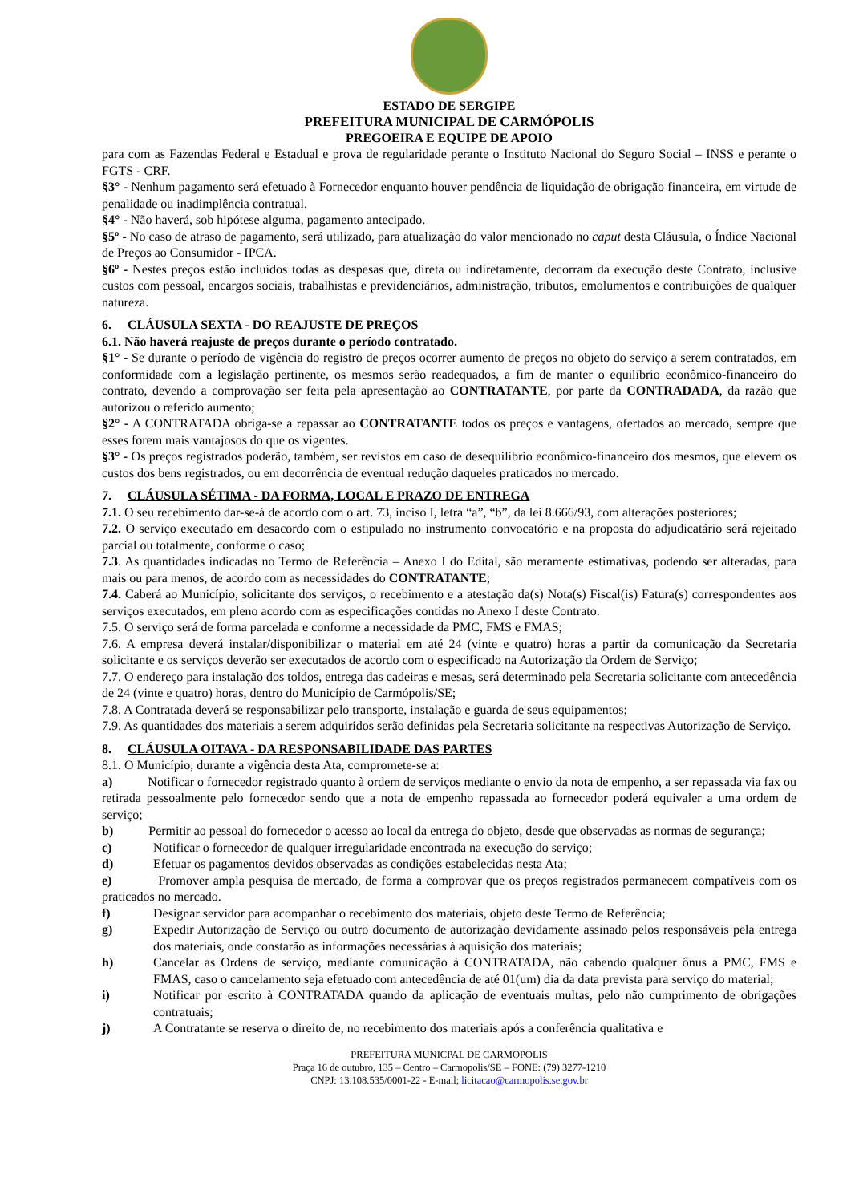ESTADO DE SERGIPE
PREFEITURA MUNICIPAL DE CARMÓPOLIS
PREGOEIRA E EQUIPE DE APOIO
para com as Fazendas Federal e Estadual e prova de regularidade perante o Instituto Nacional do Seguro Social – INSS e perante o FGTS - CRF.
§3° - Nenhum pagamento será efetuado à Fornecedor enquanto houver pendência de liquidação de obrigação financeira, em virtude de penalidade ou inadimplência contratual.
§4° - Não haverá, sob hipótese alguma, pagamento antecipado.
§5º - No caso de atraso de pagamento, será utilizado, para atualização do valor mencionado no caput desta Cláusula, o Índice Nacional de Preços ao Consumidor - IPCA.
§6º - Nestes preços estão incluídos todas as despesas que, direta ou indiretamente, decorram da execução deste Contrato, inclusive custos com pessoal, encargos sociais, trabalhistas e previdenciários, administração, tributos, emolumentos e contribuições de qualquer natureza.
6. CLÁUSULA SEXTA - DO REAJUSTE DE PREÇOS
6.1. Não haverá reajuste de preços durante o período contratado.
§1° - Se durante o período de vigência do registro de preços ocorrer aumento de preços no objeto do serviço a serem contratados, em conformidade com a legislação pertinente, os mesmos serão readequados, a fim de manter o equilíbrio econômico-financeiro do contrato, devendo a comprovação ser feita pela apresentação ao CONTRATANTE, por parte da CONTRADADA, da razão que autorizou o referido aumento;
§2° - A CONTRATADA obriga-se a repassar ao CONTRATANTE todos os preços e vantagens, ofertados ao mercado, sempre que esses forem mais vantajosos do que os vigentes.
§3° - Os preços registrados poderão, também, ser revistos em caso de desequilíbrio econômico-financeiro dos mesmos, que elevem os custos dos bens registrados, ou em decorrência de eventual redução daqueles praticados no mercado.
7. CLÁUSULA SÉTIMA - DA FORMA, LOCAL E PRAZO DE ENTREGA
7.1. O seu recebimento dar-se-á de acordo com o art. 73, inciso I, letra “a”, “b”, da lei 8.666/93, com alterações posteriores;
7.2. O serviço executado em desacordo com o estipulado no instrumento convocatório e na proposta do adjudicatário será rejeitado parcial ou totalmente, conforme o caso;
7.3. As quantidades indicadas no Termo de Referência – Anexo I do Edital, são meramente estimativas, podendo ser alteradas, para mais ou para menos, de acordo com as necessidades do CONTRATANTE;
7.4. Caberá ao Município, solicitante dos serviços, o recebimento e a atestação da(s) Nota(s) Fiscal(is) Fatura(s) correspondentes aos serviços executados, em pleno acordo com as especificações contidas no Anexo I deste Contrato.
7.5. O serviço será de forma parcelada e conforme a necessidade da PMC, FMS e FMAS;
7.6. A empresa deverá instalar/disponibilizar o material em até 24 (vinte e quatro) horas a partir da comunicação da Secretaria solicitante e os serviços deverão ser executados de acordo com o especificado na Autorização da Ordem de Serviço;
7.7. O endereço para instalação dos toldos, entrega das cadeiras e mesas, será determinado pela Secretaria solicitante com antecedência de 24 (vinte e quatro) horas, dentro do Município de Carmópolis/SE;
7.8. A Contratada deverá se responsabilizar pelo transporte, instalação e guarda de seus equipamentos;
7.9. As quantidades dos materiais a serem adquiridos serão definidas pela Secretaria solicitante na respectivas Autorização de Serviço.
8. CLÁUSULA OITAVA - DA RESPONSABILIDADE DAS PARTES
8.1. O Município, durante a vigência desta Ata, compromete-se a:
a) Notificar o fornecedor registrado quanto à ordem de serviços mediante o envio da nota de empenho, a ser repassada via fax ou retirada pessoalmente pelo fornecedor sendo que a nota de empenho repassada ao fornecedor poderá equivaler a uma ordem de serviço;
b) Permitir ao pessoal do fornecedor o acesso ao local da entrega do objeto, desde que observadas as normas de segurança;
c) Notificar o fornecedor de qualquer irregularidade encontrada na execução do serviço;
d) Efetuar os pagamentos devidos observadas as condições estabelecidas nesta Ata;
e) Promover ampla pesquisa de mercado, de forma a comprovar que os preços registrados permanecem compatíveis com os praticados no mercado.
f) Designar servidor para acompanhar o recebimento dos materiais, objeto deste Termo de Referência;
g) Expedir Autorização de Serviço ou outro documento de autorização devidamente assinado pelos responsáveis pela entrega dos materiais, onde constarão as informações necessárias à aquisição dos materiais;
h) Cancelar as Ordens de serviço, mediante comunicação à CONTRATADA, não cabendo qualquer ônus a PMC, FMS e FMAS, caso o cancelamento seja efetuado com antecedência de até 01(um) dia da data prevista para serviço do material;
i) Notificar por escrito à CONTRATADA quando da aplicação de eventuais multas, pelo não cumprimento de obrigações contratuais;
j) A Contratante se reserva o direito de, no recebimento dos materiais após a conferência qualitativa e
PREFEITURA MUNICPAL DE CARMOPOLIS
Praça 16 de outubro, 135 – Centro – Carmopolis/SE – FONE: (79) 3277-1210
CNPJ: 13.108.535/0001-22 - E-mail; licitacao@carmopolis.se.gov.br